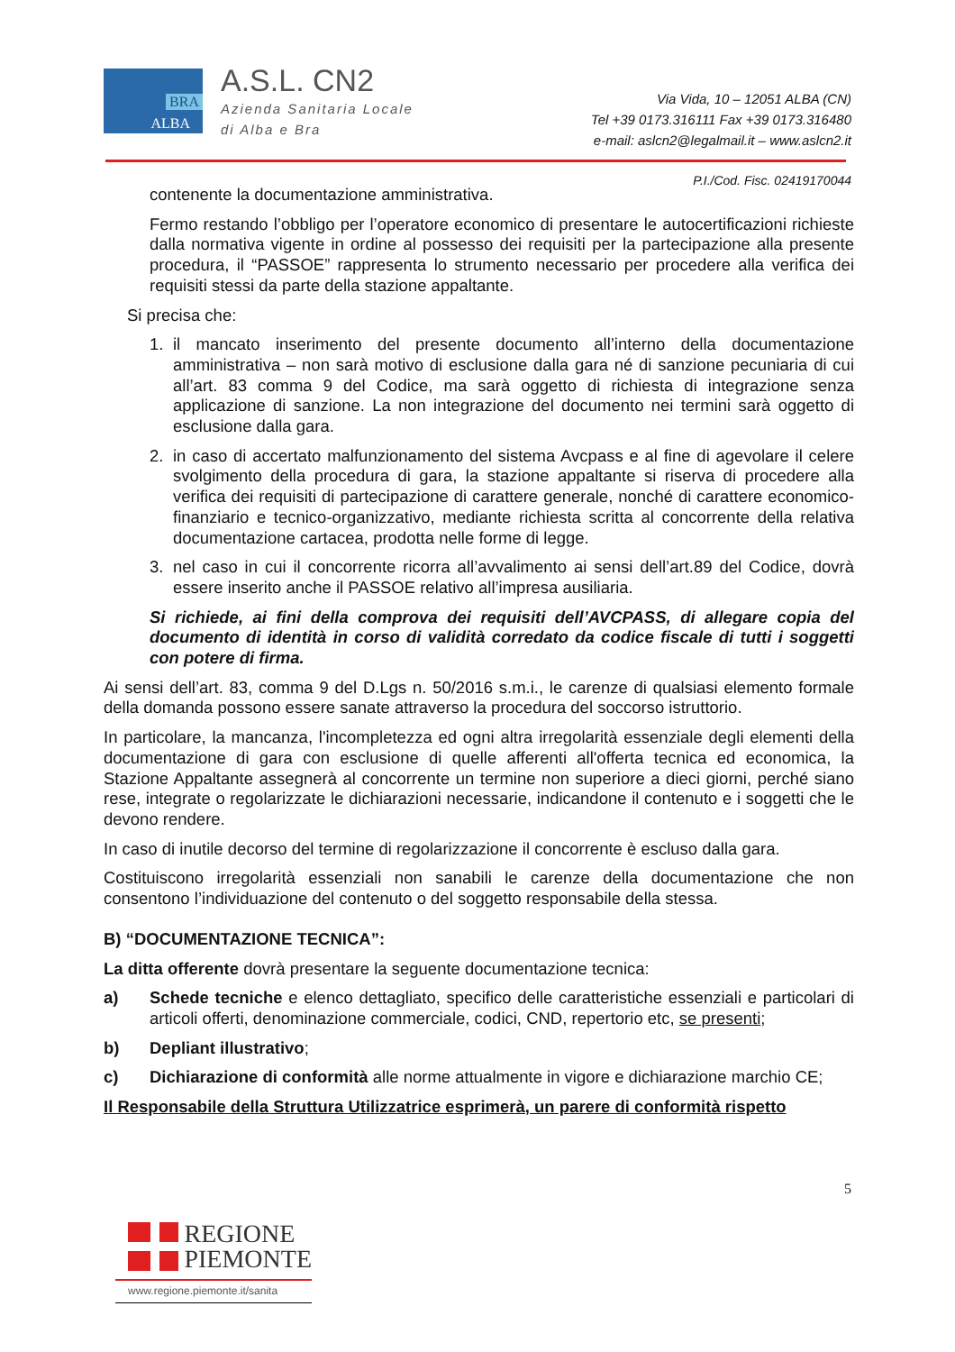BRA
ALBA
A.S.L. CN2
Azienda Sanitaria Locale
di Alba e Bra
Via Vida, 10 – 12051 ALBA (CN)
Tel +39 0173.316111 Fax +39 0173.316480
e-mail: aslcn2@legalmail.it – www.aslcn2.it
P.I./Cod. Fisc. 02419170044
contenente la documentazione amministrativa.
Fermo restando l’obbligo per l’operatore economico di presentare le autocertificazioni richieste dalla normativa vigente in ordine al possesso dei requisiti per la partecipazione alla presente procedura, il “PASSOE” rappresenta lo strumento necessario per procedere alla verifica dei requisiti stessi da parte della stazione appaltante.
Si precisa che:
1. il mancato inserimento del presente documento all’interno della documentazione amministrativa – non sarà motivo di esclusione dalla gara né di sanzione pecuniaria di cui all’art. 83 comma 9 del Codice, ma sarà oggetto di richiesta di integrazione senza applicazione di sanzione. La non integrazione del documento nei termini sarà oggetto di esclusione dalla gara.
2. in caso di accertato malfunzionamento del sistema Avcpass e al fine di agevolare il celere svolgimento della procedura di gara, la stazione appaltante si riserva di procedere alla verifica dei requisiti di partecipazione di carattere generale, nonché di carattere economico-finanziario e tecnico-organizzativo, mediante richiesta scritta al concorrente della relativa documentazione cartacea, prodotta nelle forme di legge.
3. nel caso in cui il concorrente ricorra all’avvalimento ai sensi dell’art.89 del Codice, dovrà essere inserito anche il PASSOE relativo all’impresa ausiliaria.
Si richiede, ai fini della comprova dei requisiti dell’AVCPASS, di allegare copia del documento di identità in corso di validità corredato da codice fiscale di tutti i soggetti con potere di firma.
Ai sensi dell’art. 83, comma 9 del D.Lgs n. 50/2016 s.m.i., le carenze di qualsiasi elemento formale della domanda possono essere sanate attraverso la procedura del soccorso istruttorio.
In particolare, la mancanza, l'incompletezza ed ogni altra irregolarità essenziale degli elementi della documentazione di gara con esclusione di quelle afferenti all'offerta tecnica ed economica, la Stazione Appaltante assegnerà al concorrente un termine non superiore a dieci giorni, perché siano rese, integrate o regolarizzate le dichiarazioni necessarie, indicandone il contenuto e i soggetti che le devono rendere.
In caso di inutile decorso del termine di regolarizzazione il concorrente è escluso dalla gara.
Costituiscono irregolarità essenziali non sanabili le carenze della documentazione che non consentono l’individuazione del contenuto o del soggetto responsabile della stessa.
B) “DOCUMENTAZIONE TECNICA”:
La ditta offerente dovrà presentare la seguente documentazione tecnica:
a) Schede tecniche e elenco dettagliato, specifico delle caratteristiche essenziali e particolari di articoli offerti, denominazione commerciale, codici, CND, repertorio etc, se presenti;
b) Depliant illustrativo;
c) Dichiarazione di conformità alle norme attualmente in vigore e dichiarazione marchio CE;
Il Responsabile della Struttura Utilizzatrice esprimerà, un parere di conformità rispetto
5
REGIONE
PIEMONTE
www.regione.piemonte.it/sanita